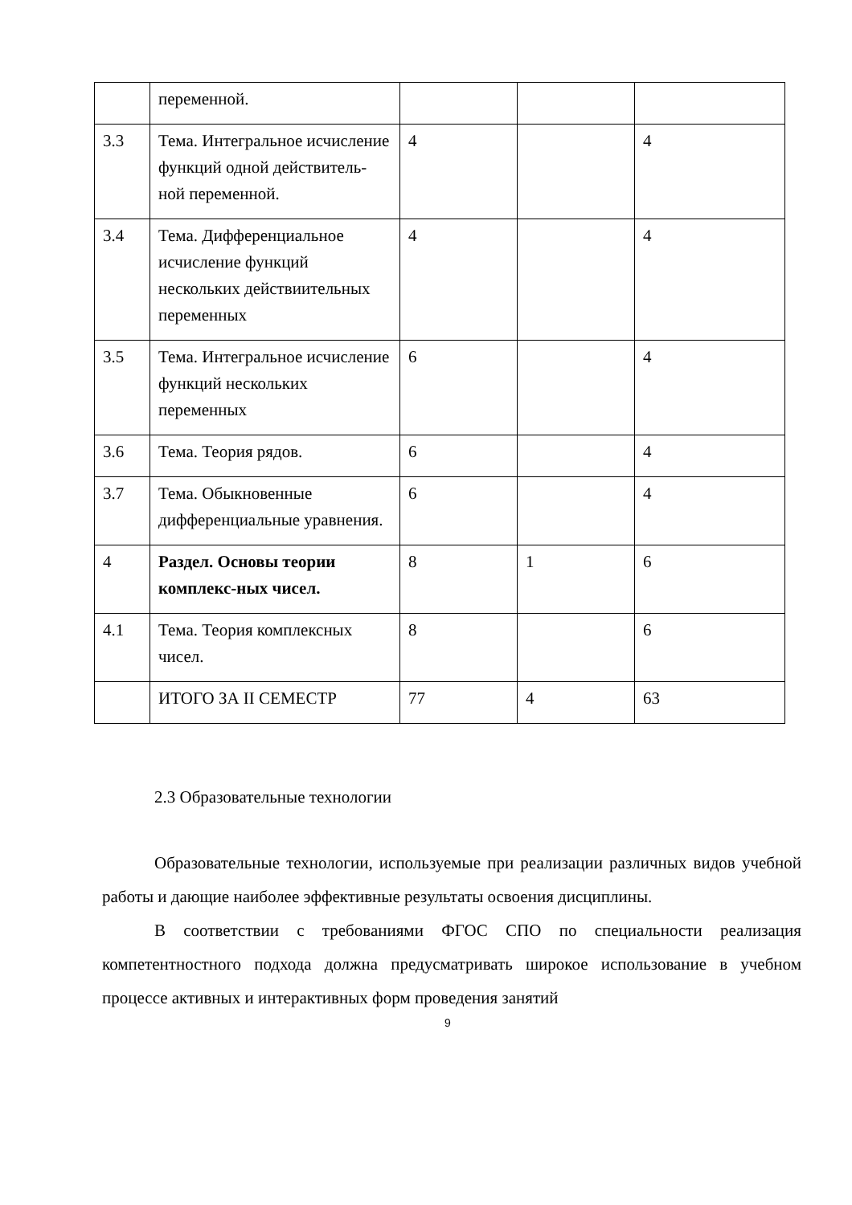| | переменной. | | | |
| 3.3 | Тема. Интегральное исчисление функций одной действитель-ной переменной. | 4 | | 4 |
| 3.4 | Тема. Дифференциальное исчисление функций нескольких действиительных переменных | 4 | | 4 |
| 3.5 | Тема. Интегральное исчисление функций нескольких переменных | 6 | | 4 |
| 3.6 | Тема. Теория рядов. | 6 | | 4 |
| 3.7 | Тема. Обыкновенные дифференциальные уравнения. | 6 | | 4 |
| 4 | Раздел. Основы теории комплекс-ных чисел. | 8 | 1 | 6 |
| 4.1 | Тема. Теория комплексных чисел. | 8 | | 6 |
| | ИТОГО ЗА II СЕМЕСТР | 77 | 4 | 63 |
2.3 Образовательные технологии
Образовательные технологии, используемые при реализации различных видов учебной работы и дающие наиболее эффективные результаты освоения дисциплины.
В соответствии с требованиями ФГОС СПО по специальности реализация компетентностного подхода должна предусматривать широкое использование в учебном процессе активных и интерактивных форм проведения занятий
9